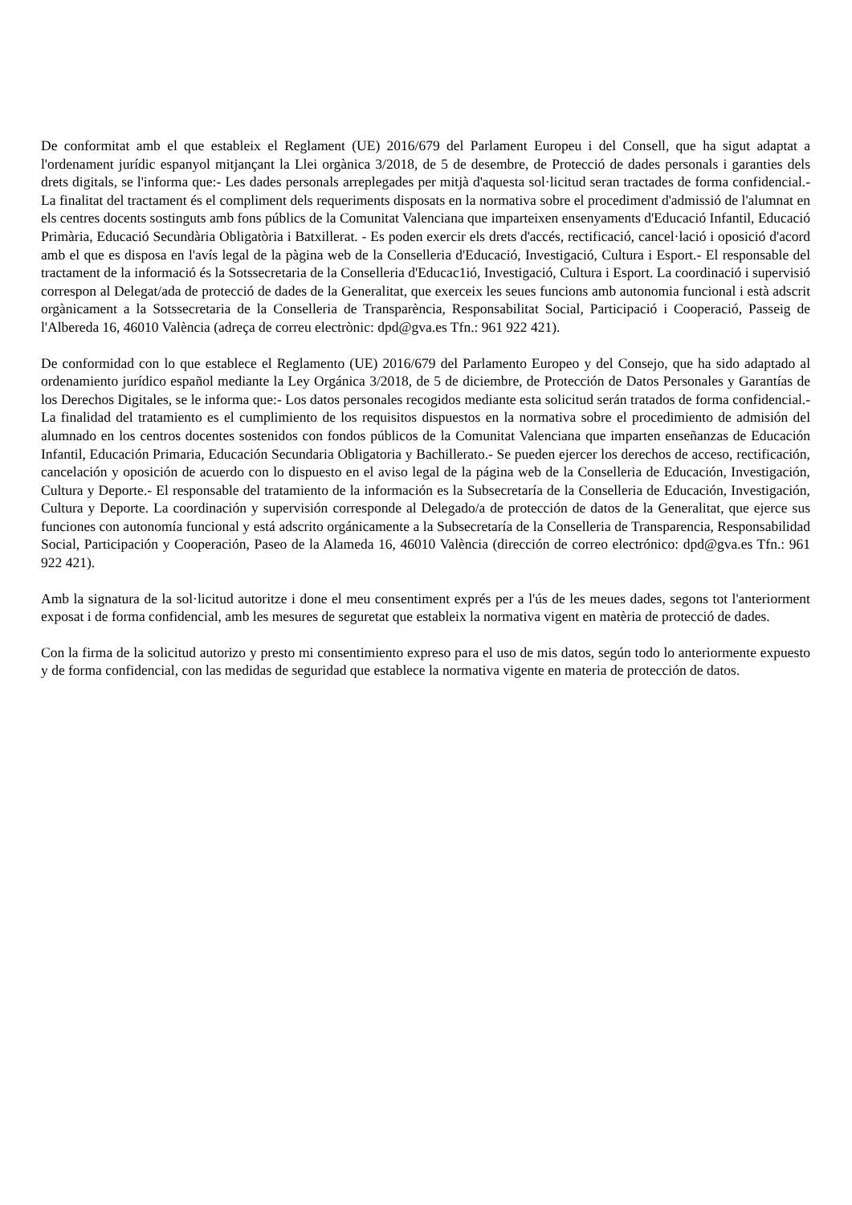De conformitat amb el que estableix el Reglament (UE) 2016/679 del Parlament Europeu i del Consell, que ha sigut adaptat a l'ordenament jurídic espanyol mitjançant la Llei orgànica 3/2018, de 5 de desembre, de Protecció de dades personals i garanties dels drets digitals, se l'informa que:- Les dades personals arreplegades per mitjà d'aquesta sol·licitud seran tractades de forma confidencial.- La finalitat del tractament és el compliment dels requeriments disposats en la normativa sobre el procediment d'admissió de l'alumnat en els centres docents sostinguts amb fons públics de la Comunitat Valenciana que imparteixen ensenyaments d'Educació Infantil, Educació Primària, Educació Secundària Obligatòria i Batxillerat. - Es poden exercir els drets d'accés, rectificació, cancel·lació i oposició d'acord amb el que es disposa en l'avís legal de la pàgina web de la Conselleria d'Educació, Investigació, Cultura i Esport.- El responsable del tractament de la informació és la Sotssecretaria de la Conselleria d'Educac1ió, Investigació, Cultura i Esport. La coordinació i supervisió correspon al Delegat/ada de protecció de dades de la Generalitat, que exerceix les seues funcions amb autonomia funcional i està adscrit orgànicament a la Sotssecretaria de la Conselleria de Transparència, Responsabilitat Social, Participació i Cooperació, Passeig de l'Albereda 16, 46010 València (adreça de correu electrònic: dpd@gva.es Tfn.: 961 922 421).
De conformidad con lo que establece el Reglamento (UE) 2016/679 del Parlamento Europeo y del Consejo, que ha sido adaptado al ordenamiento jurídico español mediante la Ley Orgánica 3/2018, de 5 de diciembre, de Protección de Datos Personales y Garantías de los Derechos Digitales, se le informa que:- Los datos personales recogidos mediante esta solicitud serán tratados de forma confidencial.- La finalidad del tratamiento es el cumplimiento de los requisitos dispuestos en la normativa sobre el procedimiento de admisión del alumnado en los centros docentes sostenidos con fondos públicos de la Comunitat Valenciana que imparten enseñanzas de Educación Infantil, Educación Primaria, Educación Secundaria Obligatoria y Bachillerato.- Se pueden ejercer los derechos de acceso, rectificación, cancelación y oposición de acuerdo con lo dispuesto en el aviso legal de la página web de la Conselleria de Educación, Investigación, Cultura y Deporte.- El responsable del tratamiento de la información es la Subsecretaría de la Conselleria de Educación, Investigación, Cultura y Deporte. La coordinación y supervisión corresponde al Delegado/a de protección de datos de la Generalitat, que ejerce sus funciones con autonomía funcional y está adscrito orgánicamente a la Subsecretaría de la Conselleria de Transparencia, Responsabilidad Social, Participación y Cooperación, Paseo de la Alameda 16, 46010 València (dirección de correo electrónico: dpd@gva.es Tfn.: 961 922 421).
Amb la signatura de la sol·licitud autoritze i done el meu consentiment exprés per a l'ús de les meues dades, segons tot l'anteriorment exposat i de forma confidencial, amb les mesures de seguretat que estableix la normativa vigent en matèria de protecció de dades.
Con la firma de la solicitud autorizo y presto mi consentimiento expreso para el uso de mis datos, según todo lo anteriormente expuesto y de forma confidencial, con las medidas de seguridad que establece la normativa vigente en materia de protección de datos.